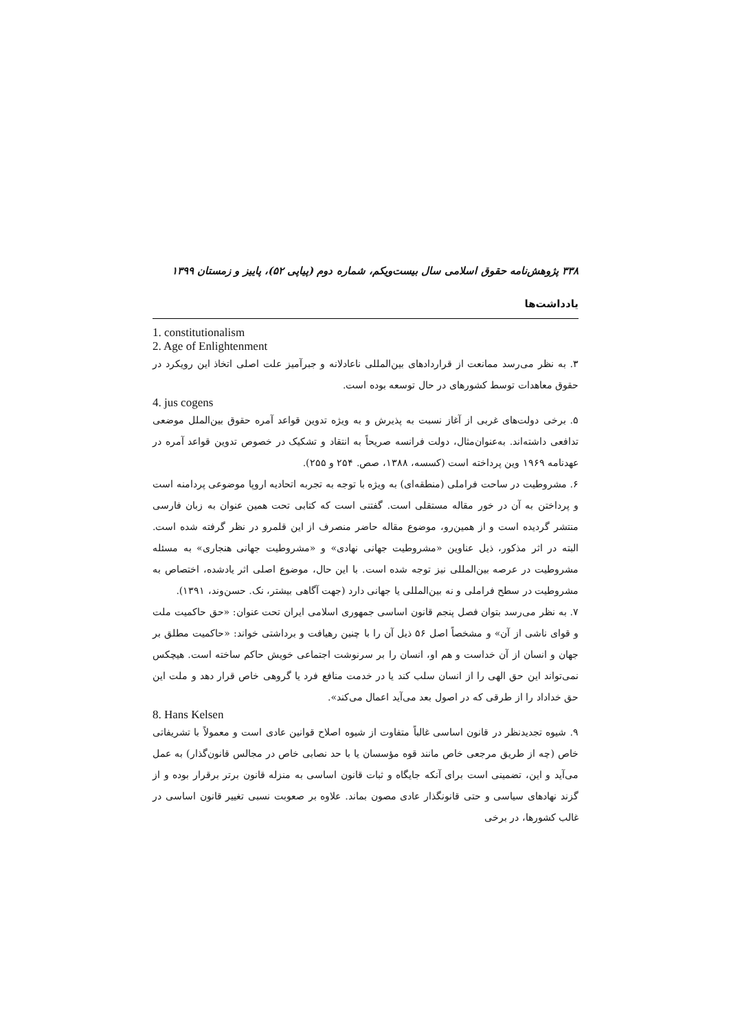۳۳۸ پژوهش‌نامه حقوق اسلامی سال بیست‌ویکم، شماره دوم (پیاپی ۵۲)، پاییز و زمستان ۱۳۹۹
یادداشت‌ها
1. constitutionalism
2. Age of Enlightenment
۳. به نظر می‌رسد ممانعت از قراردادهای بین‌المللی ناعادلانه و جبرآمیز علت اصلی اتخاذ این رویکرد در حقوق معاهدات توسط کشورهای در حال توسعه بوده است.
4. jus cogens
۵. برخی دولت‌های غربی از آغاز نسبت به پذیرش و به ویژه تدوین قواعد آمره حقوق بین‌الملل موضعی تدافعی داشته‌اند. به‌عنوان‌مثال، دولت فرانسه صریحاً به انتقاد و تشکیک در خصوص تدوین قواعد آمره در عهدنامه ۱۹۶۹ وین پرداخته است (کسسه، ۱۳۸۸، صص. ۲۵۴ و ۲۵۵).
۶. مشروطیت در ساحت فراملی (منطقه‌ای) به ویژه با توجه به تجربه اتحادیه اروپا موضوعی پردامنه است و پرداختن به آن در خور مقاله مستقلی است. گفتنی است که کتابی تحت همین عنوان به زبان فارسی منتشر گردیده است و از همین‌رو، موضوع مقاله حاضر منصرف از این قلمرو در نظر گرفته شده است. البته در اثر مذکور، ذیل عناوین «مشروطیت جهانی نهادی» و «مشروطیت جهانی هنجاری» به مسئله مشروطیت در عرصه بین‌المللی نیز توجه شده است. با این حال، موضوع اصلی اثر یادشده، اختصاص به مشروطیت در سطح فراملی و نه بین‌المللی یا جهانی دارد (جهت آگاهی بیشتر، نک. حسن‌وند، ۱۳۹۱).
۷. به نظر می‌رسد بتوان فصل پنجم قانون اساسی جمهوری اسلامی ایران تحت عنوان: «حق حاکمیت ملت و قوای ناشی از آن» و مشخصاً اصل ۵۶ ذیل آن را با چنین رهیافت و برداشتی خواند: «حاکمیت مطلق بر جهان و انسان از آن خداست و هم او، انسان را بر سرنوشت اجتماعی خویش حاکم ساخته است. هیچکس نمی‌تواند این حق الهی را از انسان سلب کند یا در خدمت منافع فرد یا گروهی خاص قرار دهد و ملت این حق خداداد را از طرقی که در اصول بعد می‌آید اعمال می‌کند».
8. Hans Kelsen
۹. شیوه تجدیدنظر در قانون اساسی غالباً متفاوت از شیوه اصلاح قوانین عادی است و معمولاً با تشریفاتی خاص (چه از طریق مرجعی خاص مانند قوه مؤسسان یا با حد نصابی خاص در مجالس قانون‌گذار) به عمل می‌آید و این، تضمینی است برای آنکه جایگاه و ثبات قانون اساسی به منزله قانون برتر برقرار بوده و از گزند نهادهای سیاسی و حتی قانونگذار عادی مصون بماند. علاوه بر صعوبت نسبی تغییر قانون اساسی در غالب کشورها، در برخی